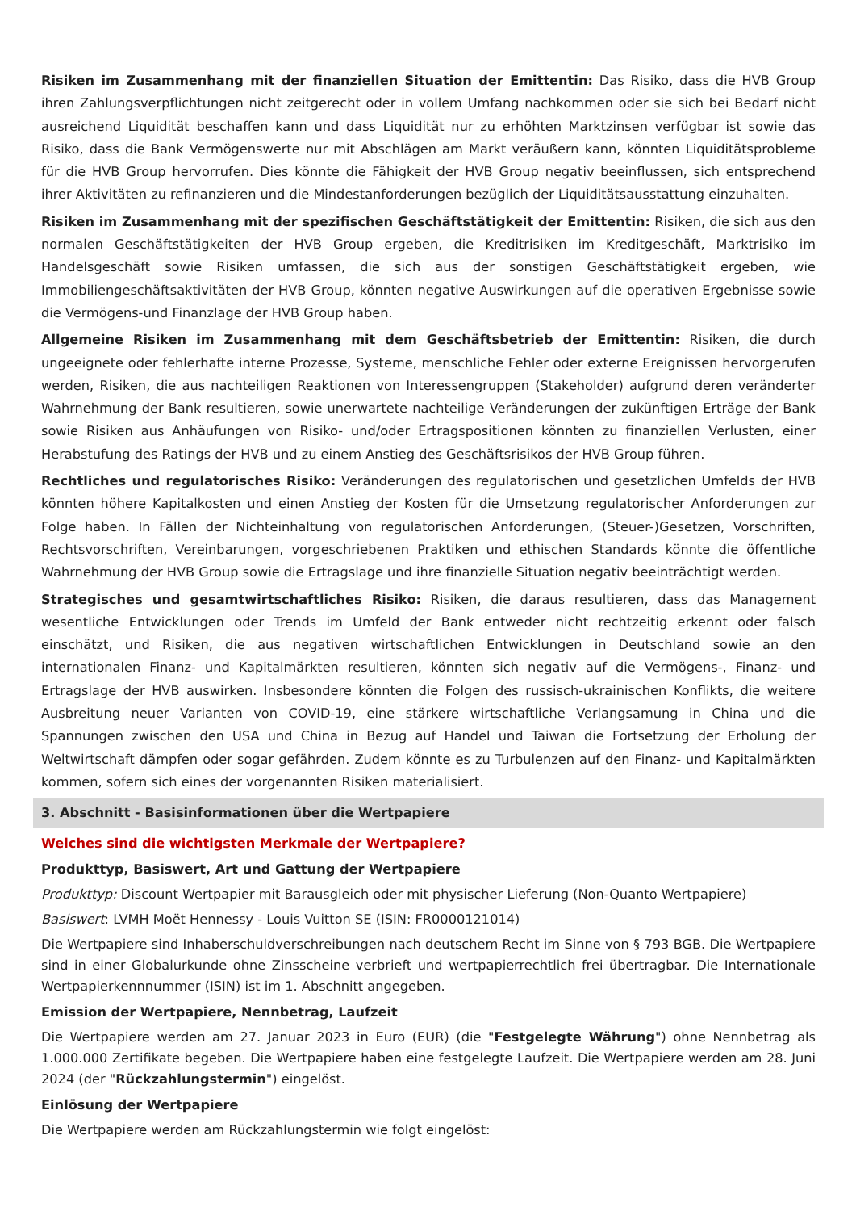Risiken im Zusammenhang mit der finanziellen Situation der Emittentin: Das Risiko, dass die HVB Group ihren Zahlungsverpflichtungen nicht zeitgerecht oder in vollem Umfang nachkommen oder sie sich bei Bedarf nicht ausreichend Liquidität beschaffen kann und dass Liquidität nur zu erhöhten Marktzinsen verfügbar ist sowie das Risiko, dass die Bank Vermögenswerte nur mit Abschlägen am Markt veräußern kann, könnten Liquiditätsprobleme für die HVB Group hervorrufen. Dies könnte die Fähigkeit der HVB Group negativ beeinflussen, sich entsprechend ihrer Aktivitäten zu refinanzieren und die Mindestanforderungen bezüglich der Liquiditätsausstattung einzuhalten.
Risiken im Zusammenhang mit der spezifischen Geschäftstätigkeit der Emittentin: Risiken, die sich aus den normalen Geschäftstätigkeiten der HVB Group ergeben, die Kreditrisiken im Kreditgeschäft, Marktrisiko im Handelsgeschäft sowie Risiken umfassen, die sich aus der sonstigen Geschäftstätigkeit ergeben, wie Immobiliengeschäftsaktivitäten der HVB Group, könnten negative Auswirkungen auf die operativen Ergebnisse sowie die Vermögens-und Finanzlage der HVB Group haben.
Allgemeine Risiken im Zusammenhang mit dem Geschäftsbetrieb der Emittentin: Risiken, die durch ungeeignete oder fehlerhafte interne Prozesse, Systeme, menschliche Fehler oder externe Ereignissen hervorgerufen werden, Risiken, die aus nachteiligen Reaktionen von Interessengruppen (Stakeholder) aufgrund deren veränderter Wahrnehmung der Bank resultieren, sowie unerwartete nachteilige Veränderungen der zukünftigen Erträge der Bank sowie Risiken aus Anhäufungen von Risiko- und/oder Ertragspositionen könnten zu finanziellen Verlusten, einer Herabstufung des Ratings der HVB und zu einem Anstieg des Geschäftsrisikos der HVB Group führen.
Rechtliches und regulatorisches Risiko: Veränderungen des regulatorischen und gesetzlichen Umfelds der HVB könnten höhere Kapitalkosten und einen Anstieg der Kosten für die Umsetzung regulatorischer Anforderungen zur Folge haben. In Fällen der Nichteinhaltung von regulatorischen Anforderungen, (Steuer-)Gesetzen, Vorschriften, Rechtsvorschriften, Vereinbarungen, vorgeschriebenen Praktiken und ethischen Standards könnte die öffentliche Wahrnehmung der HVB Group sowie die Ertragslage und ihre finanzielle Situation negativ beeinträchtigt werden.
Strategisches und gesamtwirtschaftliches Risiko: Risiken, die daraus resultieren, dass das Management wesentliche Entwicklungen oder Trends im Umfeld der Bank entweder nicht rechtzeitig erkennt oder falsch einschätzt, und Risiken, die aus negativen wirtschaftlichen Entwicklungen in Deutschland sowie an den internationalen Finanz- und Kapitalmärkten resultieren, könnten sich negativ auf die Vermögens-, Finanz- und Ertragslage der HVB auswirken. Insbesondere könnten die Folgen des russisch-ukrainischen Konflikts, die weitere Ausbreitung neuer Varianten von COVID-19, eine stärkere wirtschaftliche Verlangsamung in China und die Spannungen zwischen den USA und China in Bezug auf Handel und Taiwan die Fortsetzung der Erholung der Weltwirtschaft dämpfen oder sogar gefährden. Zudem könnte es zu Turbulenzen auf den Finanz- und Kapitalmärkten kommen, sofern sich eines der vorgenannten Risiken materialisiert.
3. Abschnitt - Basisinformationen über die Wertpapiere
Welches sind die wichtigsten Merkmale der Wertpapiere?
Produkttyp, Basiswert, Art und Gattung der Wertpapiere
Produkttyp: Discount Wertpapier mit Barausgleich oder mit physischer Lieferung (Non-Quanto Wertpapiere)
Basiswert: LVMH Moët Hennessy - Louis Vuitton SE (ISIN: FR0000121014)
Die Wertpapiere sind Inhaberschuldverschreibungen nach deutschem Recht im Sinne von § 793 BGB. Die Wertpapiere sind in einer Globalurkunde ohne Zinsscheine verbrieft und wertpapierrechtlich frei übertragbar. Die Internationale Wertpapierkennnummer (ISIN) ist im 1. Abschnitt angegeben.
Emission der Wertpapiere, Nennbetrag, Laufzeit
Die Wertpapiere werden am 27. Januar 2023 in Euro (EUR) (die "Festgelegte Währung") ohne Nennbetrag als 1.000.000 Zertifikate begeben. Die Wertpapiere haben eine festgelegte Laufzeit. Die Wertpapiere werden am 28. Juni 2024 (der "Rückzahlungstermin") eingelöst.
Einlösung der Wertpapiere
Die Wertpapiere werden am Rückzahlungstermin wie folgt eingelöst: